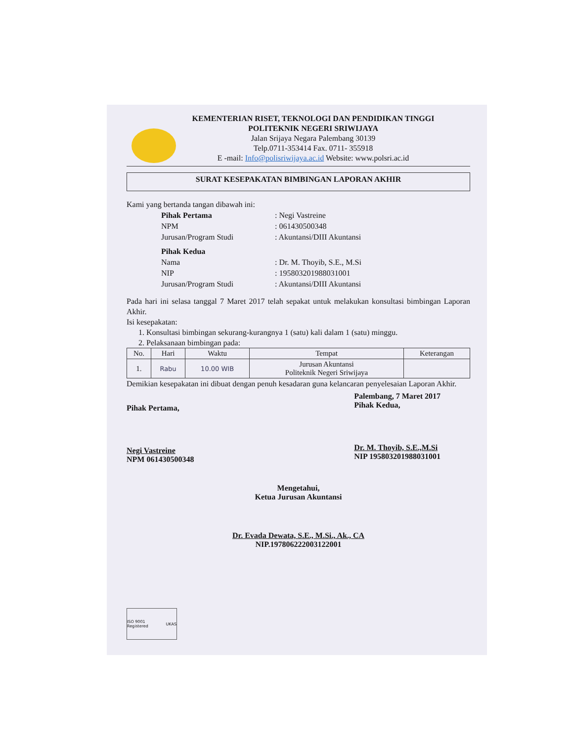KEMENTERIAN RISET, TEKNOLOGI DAN PENDIDIKAN TINGGI
POLITEKNIK NEGERI SRIWIJAYA
Jalan Srijaya Negara Palembang 30139
Telp.0711-353414 Fax. 0711- 355918
E -mail: Info@polisriwijaya.ac.id Website: www.polsri.ac.id
SURAT KESEPAKATAN BIMBINGAN LAPORAN AKHIR
Kami yang bertanda tangan dibawah ini:
| Pihak Pertama | : Negi Vastreine |
| NPM | : 061430500348 |
| Jurusan/Program Studi | : Akuntansi/DIII Akuntansi |
| Pihak Kedua | |
| Nama | : Dr. M. Thoyib, S.E., M.Si |
| NIP | : 195803201988031001 |
| Jurusan/Program Studi | : Akuntansi/DIII Akuntansi |
Pada hari ini selasa tanggal 7 Maret 2017 telah sepakat untuk melakukan konsultasi bimbingan Laporan Akhir.
Isi kesepakatan:
1. Konsultasi bimbingan sekurang-kurangnya 1 (satu) kali dalam 1 (satu) minggu.
2. Pelaksanaan bimbingan pada:
| No. | Hari | Waktu | Tempat | Keterangan |
| --- | --- | --- | --- | --- |
| 1. | Rabu | 10.00 WIB | Jurusan Akuntansi Politeknik Negeri Sriwijaya | |
Demikian kesepakatan ini dibuat dengan penuh kesadaran guna kelancaran penyelesaian Laporan Akhir.
Pihak Pertama,
Negi Vastreine
NPM 061430500348
Palembang, 7 Maret 2017
Pihak Kedua,
Dr. M. Thoyib, S.E.,M.Si
NIP 195803201988031001
Mengetahui,
Ketua Jurusan Akuntansi
Dr. Evada Dewata, S.E., M.Si., Ak., CA
NIP.197806222003122001
ISO 9001 Registered UKAS